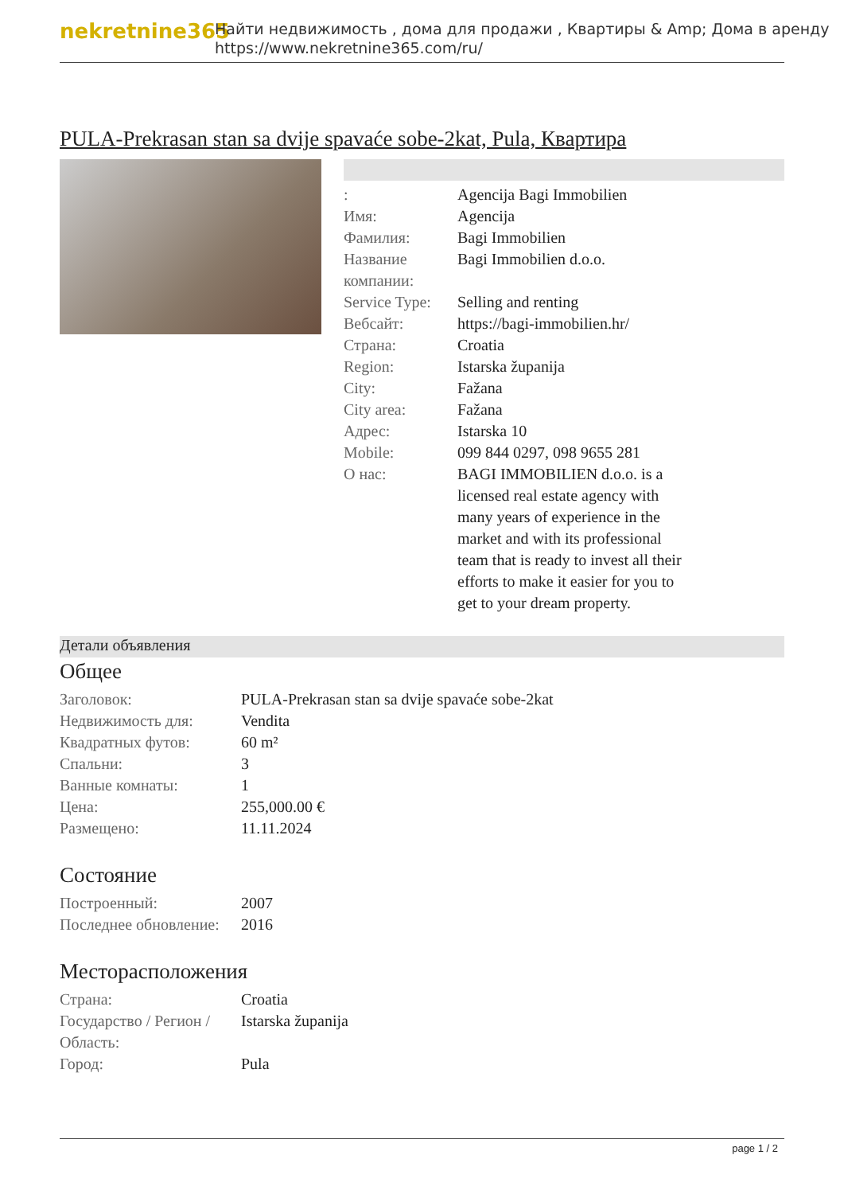nekretnine365
Найти недвижимость , дома для продажи , Квартиры & Amp; Дома в аренду
https://www.nekretnine365.com/ru/
PULA-Prekrasan stan sa dvije spavaće sobe-2kat, Pula, Квартира
| : | Agencija Bagi Immobilien |
| Имя: | Agencija |
| Фамилия: | Bagi Immobilien |
| Название компании: | Bagi Immobilien d.o.o. |
| Service Type: | Selling and renting |
| Вебсайт: | https://bagi-immobilien.hr/ |
| Страна: | Croatia |
| Region: | Istarska županija |
| City: | Fažana |
| City area: | Fažana |
| Адрес: | Istarska 10 |
| Mobile: | 099 844 0297, 098 9655 281 |
| О нас: | BAGI IMMOBILIEN d.o.o. is a licensed real estate agency with many years of experience in the market and with its professional team that is ready to invest all their efforts to make it easier for you to get to your dream property. |
Детали объявления
Общее
| Заголовок: | PULA-Prekrasan stan sa dvije spavaće sobe-2kat |
| Недвижимость для: | Vendita |
| Квадратных футов: | 60 m² |
| Спальни: | 3 |
| Ванные комнаты: | 1 |
| Цена: | 255,000.00 € |
| Размещено: | 11.11.2024 |
Состояние
| Построенный: | 2007 |
| Последнее обновление: | 2016 |
Месторасположения
| Страна: | Croatia |
| Государство / Регион / Область: | Istarska županija |
| Город: | Pula |
page 1 / 2